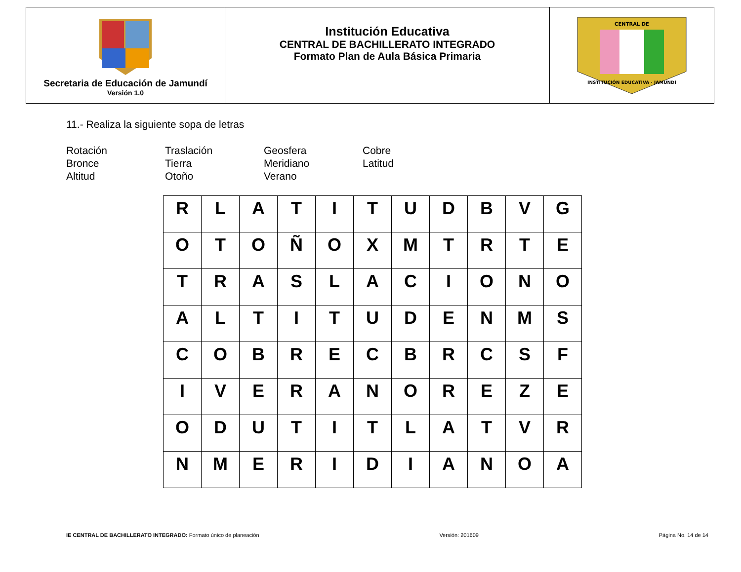| Secretaria de Educación de Jamundí Versión 1.0 | Institución Educativa CENTRAL DE BACHILLERATO INTEGRADO Formato Plan de Aula Básica Primaria | CENTRAL DE INSTITUCIÓN EDUCATIVA · JAMUNDI |
11.- Realiza la siguiente sopa de letras
Rotación
Traslación
Geosfera
Cobre
Bronce
Tierra
Meridiano
Latitud
Altitud
Otoño
Verano
| R | L | A | T | I | T | U | D | B | V | G |
| O | T | O | Ñ | O | X | M | T | R | T | E |
| T | R | A | S | L | A | C | I | O | N | O |
| A | L | T | I | T | U | D | E | N | M | S |
| C | O | B | R | E | C | B | R | C | S | F |
| I | V | E | R | A | N | O | R | E | Z | E |
| O | D | U | T | I | T | L | A | T | V | R |
| N | M | E | R | I | D | I | A | N | O | A |
IE CENTRAL DE BACHILLERATO INTEGRADO: Formato único de planeación Versión: 201609 Página No. 14 de 14